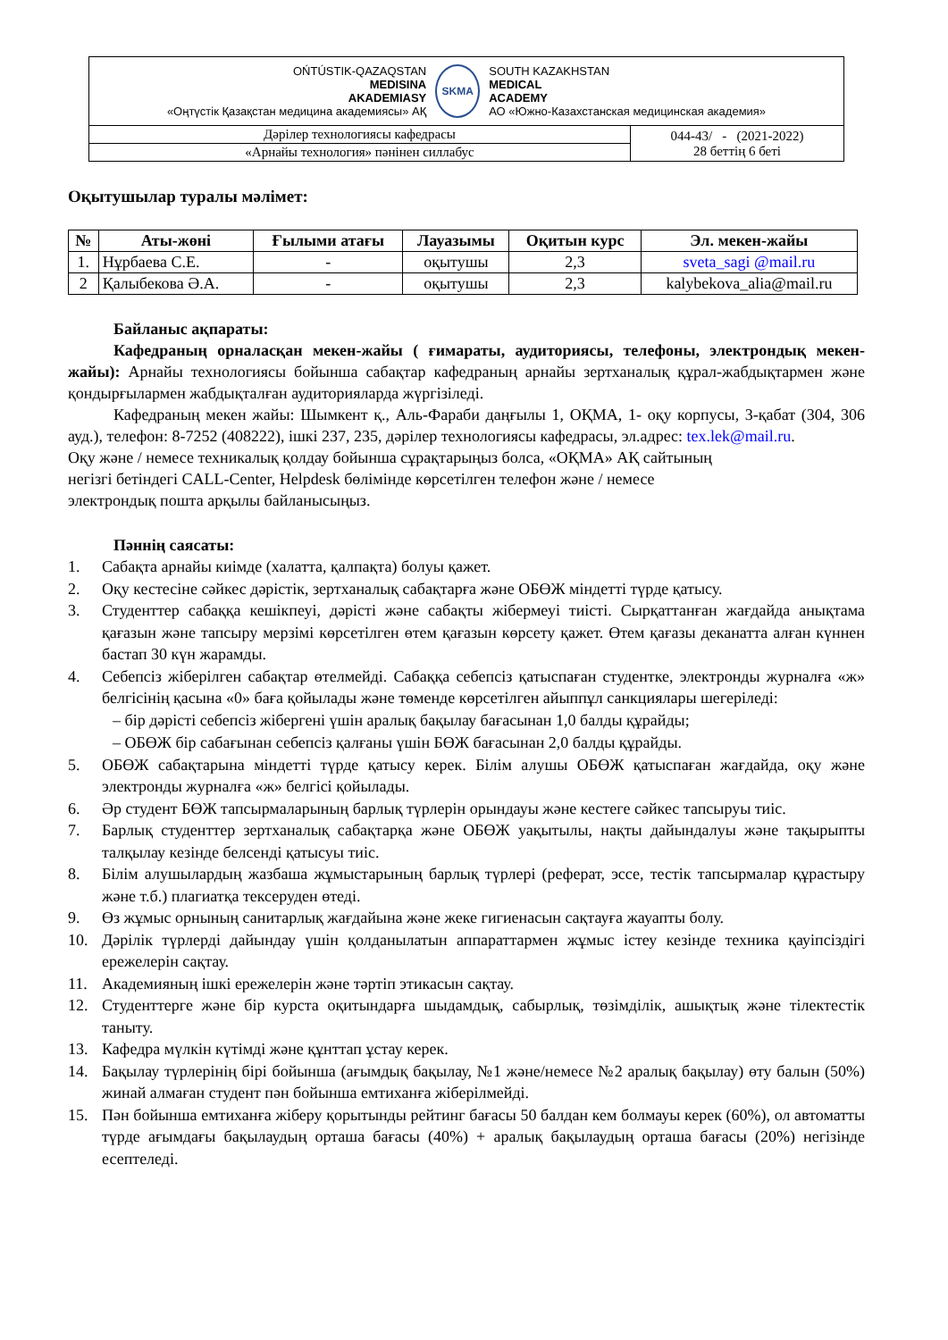| OŃTÚSTIK-QAZAQSTAN MEDISINA AKADEMIASY «Оңтүстік Қазақстан медицина академиясы» АҚ SKMA SOUTH KAZAKHSTAN MEDICAL ACADEMY АО «Южно-Казахстанская медицинская академия» | |
| Дәрілер технологиясы кафедрасы | 044-43/ - (2021-2022) 28 беттің 6 беті |
| «Арнайы технология» пәнінен силлабус | |
Оқытушылар туралы мәлімет:
| № | Аты-жөні | Ғылыми атағы | Лауазымы | Оқитын курс | Эл. мекен-жайы |
| --- | --- | --- | --- | --- | --- |
| 1. | Нұрбаева С.Е. | - | оқытушы | 2,3 | sveta_sagi @mail.ru |
| 2 | Қалыбекова Ә.А. | - | оқытушы | 2,3 | kalybekova_alia@mail.ru |
Байланыс ақпараты:
Кафедраның орналасқан мекен-жайы ( ғимараты, аудиториясы, телефоны, электрондық мекен-жайы): Арнайы технологиясы бойынша сабақтар кафедраның арнайы зертханалық құрал-жабдықтармен және қондырғылармен жабдықталған аудиторияларда жүргізіледі.
Кафедраның мекен жайы: Шымкент қ., Аль-Фараби даңғылы 1, ОҚМА, 1- оқу корпусы, 3-қабат (304, 306 ауд.), телефон: 8-7252 (408222), ішкі 237, 235, дәрілер технологиясы кафедрасы, эл.адрес: tex.lek@mail.ru.
Оқу және / немесе техникалық қолдау бойынша сұрақтарыңыз болса, «ОҚМА» АҚ сайтының
негізгі бетіндегі CALL-Center, Helpdesk бөлімінде көрсетілген телефон және / немесе
электрондық пошта арқылы байланысыңыз.
Пәннің саясаты:
1. Сабақта арнайы киімде (халатта, қалпақта) болуы қажет.
2. Оқу кестесіне сәйкес дәрістік, зертханалық сабақтарға және ОБӨЖ міндетті түрде қатысу.
3. Студенттер сабаққа кешікпеуі, дәрісті және сабақты жібермеуі тиісті. Сырқаттанған жағдайда анықтама қағазын және тапсыру мерзімі көрсетілген өтем қағазын көрсету қажет. Өтем қағазы деканатта алған күннен бастап 30 күн жарамды.
4. Себепсіз жіберілген сабақтар өтелмейді. Сабаққа себепсіз қатыспаған студентке, электронды журналға «ж» белгісінің қасына «0» баға қойылады және төменде көрсетілген айыппұл санкциялары шегеріледі:
– бір дәрісті себепсіз жібергені үшін аралық бақылау бағасынан 1,0 балды құрайды;
– ОБӨЖ бір сабағынан себепсіз қалғаны үшін БӨЖ бағасынан 2,0 балды құрайды.
5. ОБӨЖ сабақтарына міндетті түрде қатысу керек. Білім алушы ОБӨЖ қатыспаған жағдайда, оқу және электронды журналға «ж» белгісі қойылады.
6. Әр студент БӨЖ тапсырмаларының барлық түрлерін орындауы және кестеге сәйкес тапсыруы тиіс.
7. Барлық студенттер зертханалық сабақтарқа және ОБӨЖ уақытылы, нақты дайындалуы және тақырыпты талқылау кезінде белсенді қатысуы тиіс.
8. Білім алушылардың жазбаша жұмыстарының барлық түрлері (реферат, эссе, тестік тапсырмалар құрастыру және т.б.) плагиатқа тексеруден өтеді.
9. Өз жұмыс орнының санитарлық жағдайына және жеке гигиенасын сақтауға жауапты болу.
10. Дәрілік түрлерді дайындау үшін қолданылатын аппараттармен жұмыс істеу кезінде техника қауіпсіздігі ережелерін сақтау.
11. Академияның ішкі ережелерін және тәртіп этикасын сақтау.
12. Студенттерге және бір курста оқитындарға шыдамдық, сабырлық, төзімділік, ашықтық және тілектестік таныту.
13. Кафедра мүлкін күтімді және құнттап ұстау керек.
14. Бақылау түрлерінің бірі бойынша (ағымдық бақылау, №1 және/немесе №2 аралық бақылау) өту балын (50%) жинай алмаған студент пән бойынша емтиханға жіберілмейді.
15. Пән бойынша емтиханға жіберу қорытынды рейтинг бағасы 50 балдан кем болмауы керек (60%), ол автоматты түрде ағымдағы бақылаудың орташа бағасы (40%) + аралық бақылаудың орташа бағасы (20%) негізінде есептеледі.